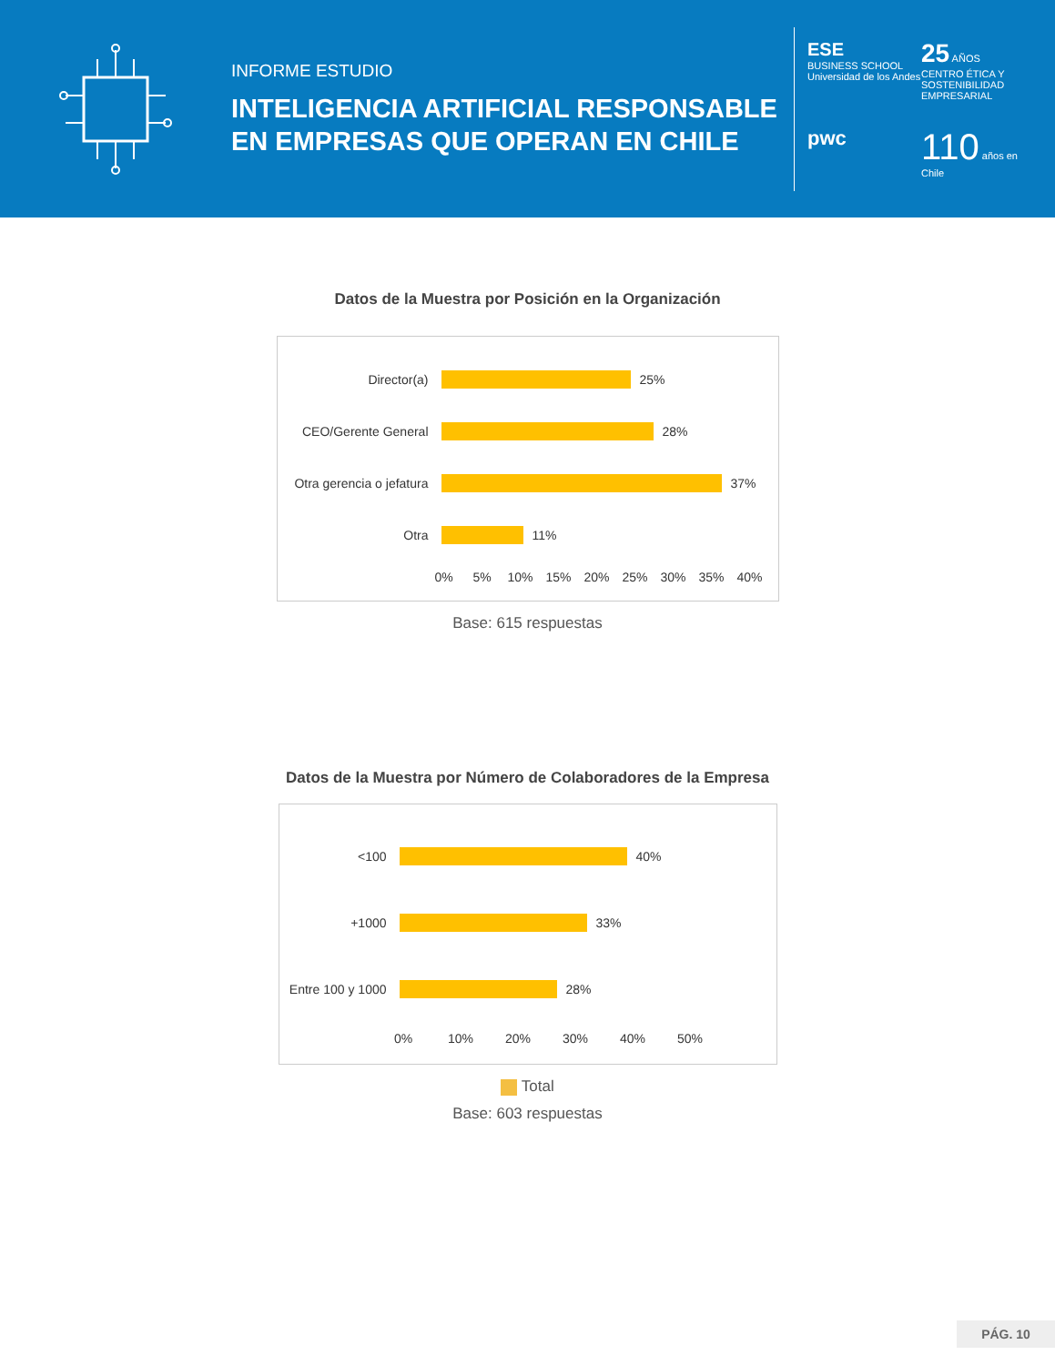INFORME ESTUDIO
INTELIGENCIA ARTIFICIAL RESPONSABLE EN EMPRESAS QUE OPERAN EN CHILE
ESE
BUSINESS SCHOOL
Universidad de los Andes
25 AÑOS
CENTRO ÉTICA Y SOSTENIBILIDAD EMPRESARIAL
pwc
110 años en Chile
Datos de la Muestra por Posición en la Organización
Director(a) 25%
CEO/Gerente General 28%
Otra gerencia o jefatura
37%
Otra 11%
0% 5% 10% 15% 20% 25% 30% 35% 40%
Base: 615 respuestas
Datos de la Muestra por Número de Colaboradores de la Empresa
<100 40%
+1000 33%
Entre 100 y 1000
28%
0% 10% 20% 30% 40% 50%
Total
Base: 603 respuestas
PÁG. 10